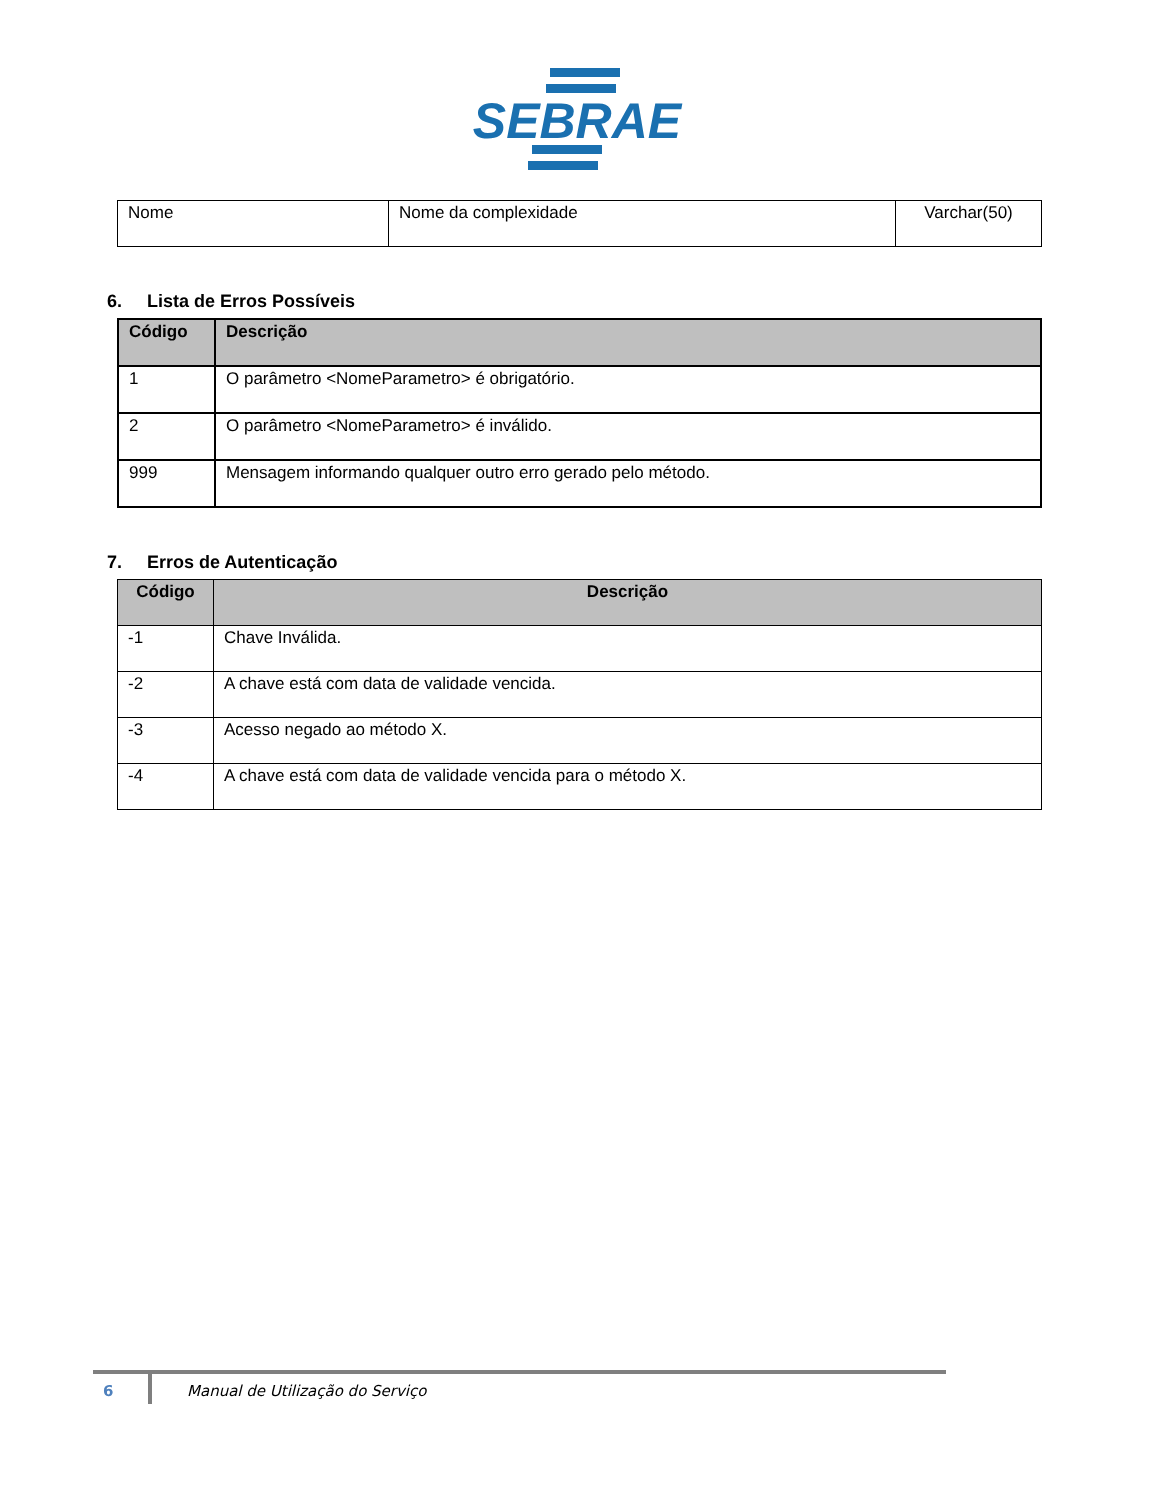SEBRAE
| Nome | Nome da complexidade | Varchar(50) |
6. Lista de Erros Possíveis
| Código | Descrição |
| --- | --- |
| 1 | O parâmetro <NomeParametro> é obrigatório. |
| 2 | O parâmetro <NomeParametro> é inválido. |
| 999 | Mensagem informando qualquer outro erro gerado pelo método. |
7. Erros de Autenticação
| Código | Descrição |
| --- | --- |
| -1 | Chave Inválida. |
| -2 | A chave está com data de validade vencida. |
| -3 | Acesso negado ao método X. |
| -4 | A chave está com data de validade vencida para o método X. |
6 Manual de Utilização do Serviço